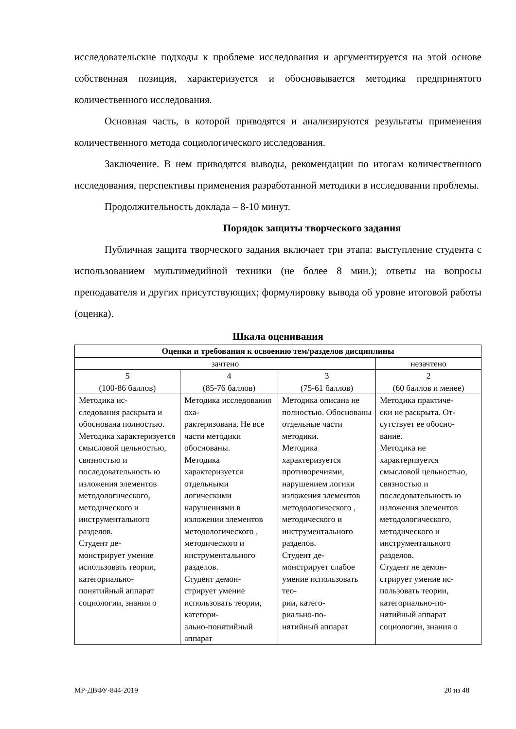исследовательские подходы к проблеме исследования и аргументируется на этой основе собственная позиция, характеризуется и обосновывается методика предпринятого количественного исследования.
Основная часть, в которой приводятся и анализируются результаты применения количественного метода социологического исследования.
Заключение. В нем приводятся выводы, рекомендации по итогам количественного исследования, перспективы применения разработанной методики в исследовании проблемы.
Продолжительность доклада – 8-10 минут.
Порядок защиты творческого задания
Публичная защита творческого задания включает три этапа: выступление студента с использованием мультимедийной техники (не более 8 мин.); ответы на вопросы преподавателя и других присутствующих; формулировку вывода об уровне итоговой работы (оценка).
Шкала оценивания
| Оценки и требования к освоению тем/разделов дисциплины | | | |
| зачтено | | | незачтено |
| 5 (100-86 баллов) | 4 (85-76 баллов) | 3 (75-61 баллов) | 2 (60 баллов и менее) |
| Методика ис- следования раскрыта и обоснована полностью. Методика характеризуется смысловой цельностью, связностью и последовательность ю изложения элементов методологического, методического и инструментального разделов. Студент де- монстрирует умение использовать теории, категориально-понятийный аппарат социологии, знания о | Методика исследования оха- рактеризована. Не все части методики обоснованы. Методика характеризуется отдельными логическими нарушениями в изложении элементов методологического , методического и инструментального разделов. Студент демон- стрирует умение использовать теории, категори- ально-понятийный аппарат | Методика описана не полностью. Обоснованы отдельные части методики. Методика характеризуется противоречиями, нарушением логики изложения элементов методологического , методического и инструментального разделов. Студент де- монстрирует слабое умение использовать тео- рии, катего- риально-по- нятийный аппарат | Методика практиче- ски не раскрыта. От- сутствует ее обосно- вание. Методика не характеризуется смысловой цельностью, связностью и последовательность ю изложения элементов методологического, методического и инструментального разделов. Студент не демон- стрирует умение ис- пользовать теории, категориально-по- нятийный аппарат социологии, знания о |
МР-ДВФУ-844-2019 20 из 48